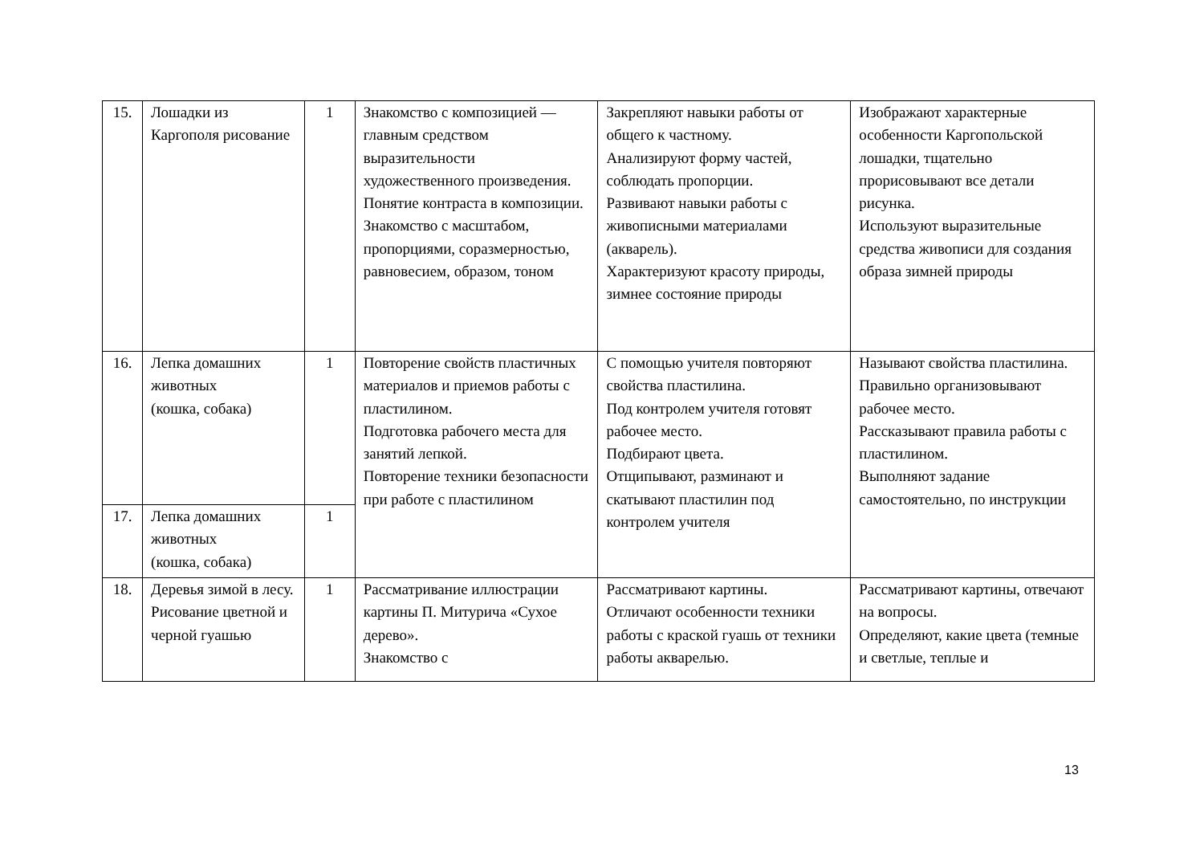| 15. | Лошадки из Каргополя рисование | 1 | Знакомство с композицией — главным средством выразительности художественного произведения. Понятие контраста в композиции. Знакомство с масштабом, пропорциями, соразмерностью, равновесием, образом, тоном | Закрепляют навыки работы от общего к частному. Анализируют форму частей, соблюдать пропорции. Развивают навыки работы с живописными материалами (акварель). Характеризуют красоту природы, зимнее состояние природы | Изображают характерные особенности Каргопольской лошадки, тщательно прорисовывают все детали рисунка. Используют выразительные средства живописи для создания образа зимней природы |
| 16. | Лепка домашних животных (кошка, собака) | 1 | Повторение свойств пластичных материалов и приемов работы с пластилином. Подготовка рабочего места для занятий лепкой. Повторение техники безопасности при работе с пластилином | С помощью учителя повторяют свойства пластилина. Под контролем учителя готовят рабочее место. Подбирают цвета. Отщипывают, разминают и скатывают пластилин под контролем учителя | Называют свойства пластилина. Правильно организовывают рабочее место. Рассказывают правила работы с пластилином. Выполняют задание самостоятельно, по инструкции |
| 17. | Лепка домашних животных (кошка, собака) | 1 | | | |
| 18. | Деревья зимой в лесу. Рисование цветной и черной гуашью | 1 | Рассматривание иллюстрации картины П. Митурича «Сухое дерево». Знакомство с | Рассматривают картины. Отличают особенности техники работы с краской гуашь от техники работы акварелью. | Рассматривают картины, отвечают на вопросы. Определяют, какие цвета (темные и светлые, теплые и |
13